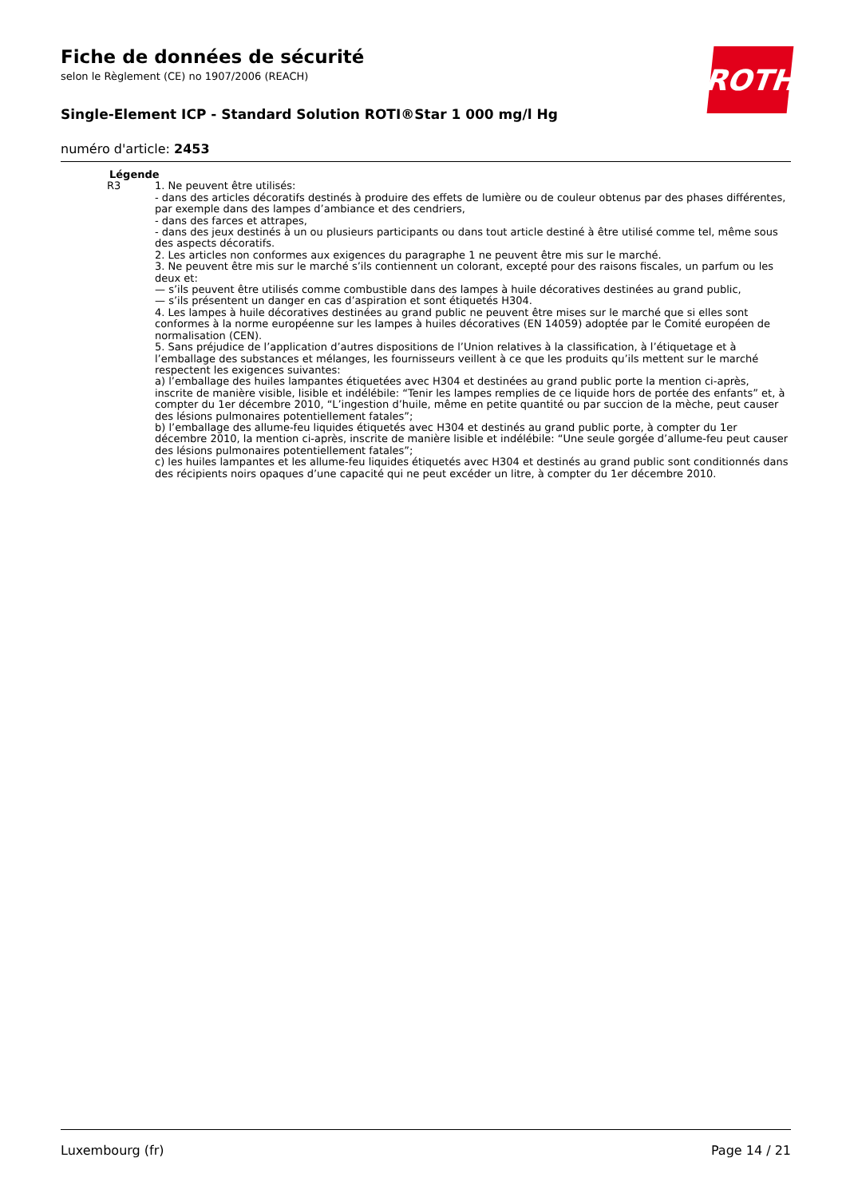Fiche de données de sécurité
selon le Règlement (CE) no 1907/2006 (REACH)
Single-Element ICP - Standard Solution ROTI®Star 1 000 mg/l Hg
numéro d'article: 2453
ROTH
Légende
| R3 | 1. Ne peuvent être utilisés: - dans des articles décoratifs destinés à produire des effets de lumière ou de couleur obtenus par des phases différentes, par exemple dans des lampes d’ambiance et des cendriers, - dans des farces et attrapes, - dans des jeux destinés à un ou plusieurs participants ou dans tout article destiné à être utilisé comme tel, même sous des aspects décoratifs. 2. Les articles non conformes aux exigences du paragraphe 1 ne peuvent être mis sur le marché. 3. Ne peuvent être mis sur le marché s’ils contiennent un colorant, excepté pour des raisons fiscales, un parfum ou les deux et: — s’ils peuvent être utilisés comme combustible dans des lampes à huile décoratives destinées au grand public, — s’ils présentent un danger en cas d’aspiration et sont étiquetés H304. 4. Les lampes à huile décoratives destinées au grand public ne peuvent être mises sur le marché que si elles sont conformes à la norme européenne sur les lampes à huiles décoratives (EN 14059) adoptée par le Comité européen de normalisation (CEN). 5. Sans préjudice de l’application d’autres dispositions de l’Union relatives à la classification, à l’étiquetage et à l’emballage des substances et mélanges, les fournisseurs veillent à ce que les produits qu’ils mettent sur le marché respectent les exigences suivantes: a) l’emballage des huiles lampantes étiquetées avec H304 et destinées au grand public porte la mention ci-après, inscrite de manière visible, lisible et indélébile: “Tenir les lampes remplies de ce liquide hors de portée des enfants” et, à compter du 1er décembre 2010, “L’ingestion d’huile, même en petite quantité ou par succion de la mèche, peut causer des lésions pulmonaires potentiellement fatales”; b) l’emballage des allume-feu liquides étiquetés avec H304 et destinés au grand public porte, à compter du 1er décembre 2010, la mention ci-après, inscrite de manière lisible et indélébile: “Une seule gorgée d’allume-feu peut causer des lésions pulmonaires potentiellement fatales”; c) les huiles lampantes et les allume-feu liquides étiquetés avec H304 et destinés au grand public sont conditionnés dans des récipients noirs opaques d’une capacité qui ne peut excéder un litre, à compter du 1er décembre 2010. |
Luxembourg (fr) Page 14 / 21